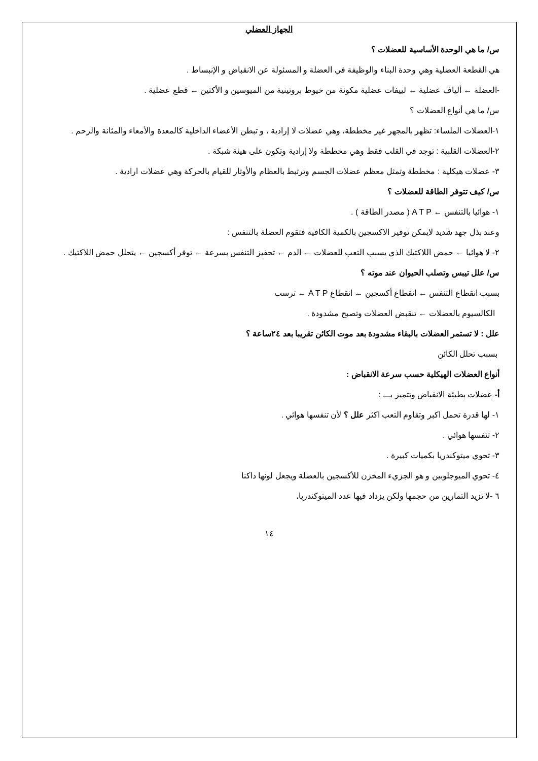الجهاز العضلي
س/ ما هي الوحدة الأساسية للعضلات ؟
هي القطعة العضلية وهي وحدة البناء والوظيفة في العضلة و المسئولة عن الانقباض و الإنبساط .
-العضلة ← ألياف عضلية ← لييفات عضلية مكونة من خيوط بروتينية من الميوسين و الأكتين ← قطع عضلية .
س/ ما هي أنواع العضلات ؟
١-العضلات الملساء: تظهر بالمجهر غير مخططة، وهي عضلات لا إرادية ، و تبطن الأعضاء الداخلية كالمعدة والأمعاء والمثانة والرحم .
٢-العضلات القلبية : توجد في القلب فقط وهي مخططة ولا إرادية وتكون على هيئة شبكة .
٣- عضلات هيكلية : مخططة وتمثل معظم عضلات الجسم وترتبط بالعظام والأوتار للقيام بالحركة وهي عضلات ارادية .
س/ كيف تتوفر الطاقة للعضلات ؟
١- هوائيا بالتنفس ← A T P ( مصدر الطاقة ) .
وعند بذل جهد شديد لايمكن توفير الاكسجين بالكمية الكافية فتقوم العضلة بالتنفس :
٢- لا هوائيا ← حمض اللاكتيك الذي يسبب التعب للعضلات ← الدم ← تحفيز التنفس بسرعة ← توفر أكسجين ← يتحلل حمض اللاكتيك .
س/ علل تيبس وتصلب الحيوان عند موته ؟
بسبب انقطاع التنفس ← انقطاع أكسجين ← انقطاع A T P ← ترسب
الكالسيوم بالعضلات ← تنقبض العضلات وتصبح مشدودة .
علل : لا تستمر العضلات بالبقاء مشدودة بعد موت الكائن تقريبا بعد ٢٤ساعة ؟
بسبب تحلل الكائن
أنواع العضلات الهيكلية حسب سرعة الانقباض :
أ- عضلات بطيئة الانقباض وتتميز بـــ :
١- لها قدرة تحمل اكبر وتقاوم التعب اكثر علل ؟ لأن تنفسها هوائي .
٢- تنفسها هوائي .
٣- تحوي ميتوكندريا بكميات كبيرة .
٤- تحوي الميوجلوبين و هو الجزيء المخزن للأكسجين بالعضلة ويجعل لونها داكنا
٦ -لا تزيد التمارين من حجمها ولكن يزداد فيها عدد الميتوكندريا.
١٤